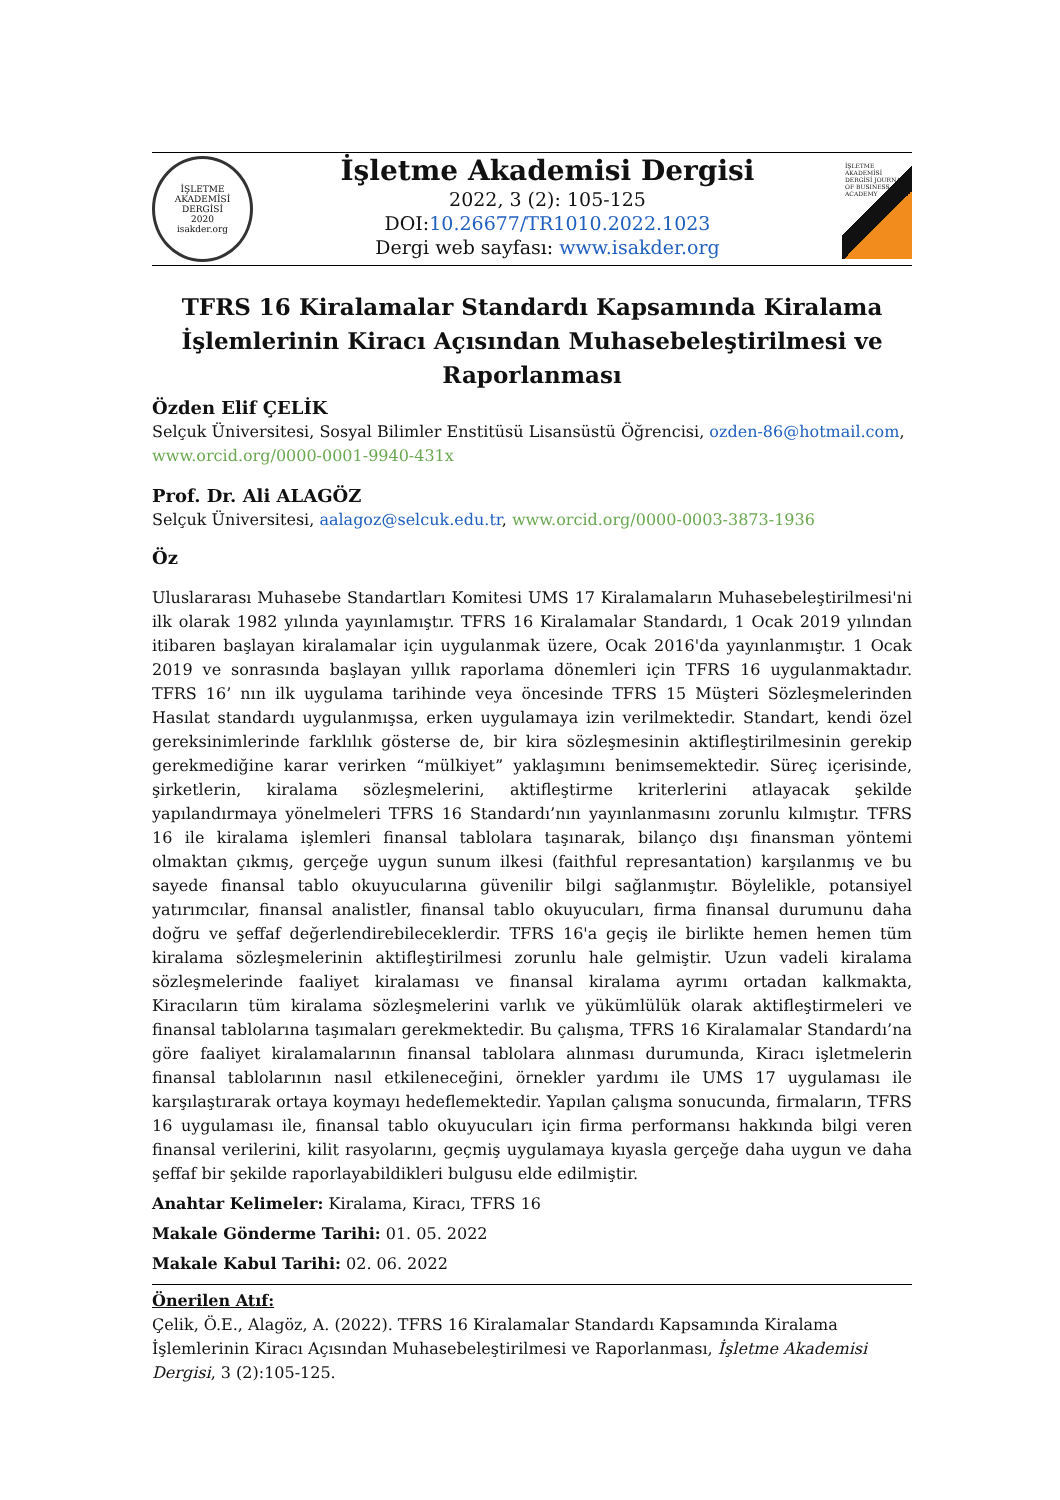İŞLETME AKADEMİSİ DERGİSİ
2020
isakder.org
İşletme Akademisi Dergisi
2022, 3 (2): 105-125
DOI:10.26677/TR1010.2022.1023
Dergi web sayfası: www.isakder.org
İŞLETME AKADEMİSİ DERGİSİ JOURNAL OF BUSINESS ACADEMY
TFRS 16 Kiralamalar Standardı Kapsamında Kiralama İşlemlerinin Kiracı Açısından Muhasebeleştirilmesi ve Raporlanması
Özden Elif ÇELİK
Selçuk Üniversitesi, Sosyal Bilimler Enstitüsü Lisansüstü Öğrencisi, ozden-86@hotmail.com, www.orcid.org/0000-0001-9940-431x
Prof. Dr. Ali ALAGÖZ
Selçuk Üniversitesi, aalagoz@selcuk.edu.tr, www.orcid.org/0000-0003-3873-1936
Öz
Uluslararası Muhasebe Standartları Komitesi UMS 17 Kiralamaların Muhasebeleştirilmesi'ni ilk olarak 1982 yılında yayınlamıştır. TFRS 16 Kiralamalar Standardı, 1 Ocak 2019 yılından itibaren başlayan kiralamalar için uygulanmak üzere, Ocak 2016'da yayınlanmıştır. 1 Ocak 2019 ve sonrasında başlayan yıllık raporlama dönemleri için TFRS 16 uygulanmaktadır. TFRS 16’ nın ilk uygulama tarihinde veya öncesinde TFRS 15 Müşteri Sözleşmelerinden Hasılat standardı uygulanmışsa, erken uygulamaya izin verilmektedir. Standart, kendi özel gereksinimlerinde farklılık gösterse de, bir kira sözleşmesinin aktifleştirilmesinin gerekip gerekmediğine karar verirken “mülkiyet” yaklaşımını benimsemektedir. Süreç içerisinde, şirketlerin, kiralama sözleşmelerini, aktifleştirme kriterlerini atlayacak şekilde yapılandırmaya yönelmeleri TFRS 16 Standardı’nın yayınlanmasını zorunlu kılmıştır. TFRS 16 ile kiralama işlemleri finansal tablolara taşınarak, bilanço dışı finansman yöntemi olmaktan çıkmış, gerçeğe uygun sunum ilkesi (faithful represantation) karşılanmış ve bu sayede finansal tablo okuyucularına güvenilir bilgi sağlanmıştır. Böylelikle, potansiyel yatırımcılar, finansal analistler, finansal tablo okuyucuları, firma finansal durumunu daha doğru ve şeffaf değerlendirebileceklerdir. TFRS 16'a geçiş ile birlikte hemen hemen tüm kiralama sözleşmelerinin aktifleştirilmesi zorunlu hale gelmiştir. Uzun vadeli kiralama sözleşmelerinde faaliyet kiralaması ve finansal kiralama ayrımı ortadan kalkmakta, Kiracıların tüm kiralama sözleşmelerini varlık ve yükümlülük olarak aktifleştirmeleri ve finansal tablolarına taşımaları gerekmektedir. Bu çalışma, TFRS 16 Kiralamalar Standardı’na göre faaliyet kiralamalarının finansal tablolara alınması durumunda, Kiracı işletmelerin finansal tablolarının nasıl etkileneceğini, örnekler yardımı ile UMS 17 uygulaması ile karşılaştırarak ortaya koymayı hedeflemektedir. Yapılan çalışma sonucunda, firmaların, TFRS 16 uygulaması ile, finansal tablo okuyucuları için firma performansı hakkında bilgi veren finansal verilerini, kilit rasyolarını, geçmiş uygulamaya kıyasla gerçeğe daha uygun ve daha şeffaf bir şekilde raporlayabildikleri bulgusu elde edilmiştir.
Anahtar Kelimeler: Kiralama, Kiracı, TFRS 16
Makale Gönderme Tarihi: 01. 05. 2022
Makale Kabul Tarihi: 02. 06. 2022
Önerilen Atıf:
Çelik, Ö.E., Alagöz, A. (2022). TFRS 16 Kiralamalar Standardı Kapsamında Kiralama İşlemlerinin Kiracı Açısından Muhasebeleştirilmesi ve Raporlanması, İşletme Akademisi Dergisi, 3 (2):105-125.